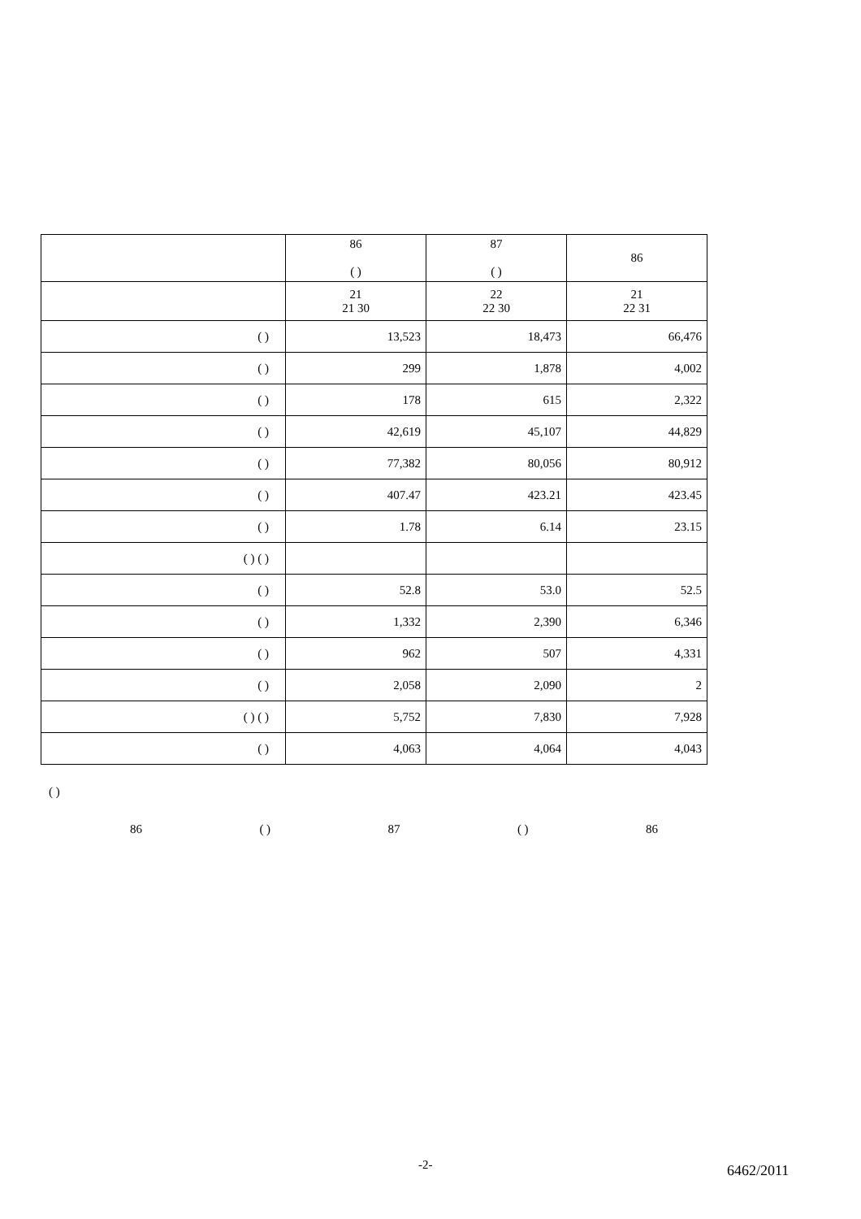| | 86 ( ) | 87 ( ) | 86 |
| --- | --- | --- | --- |
| | 21 21 30 | 22 22 30 | 21 22 31 |
| ( ) | 13,523 | 18,473 | 66,476 |
| ( ) | 299 | 1,878 | 4,002 |
| ( ) | 178 | 615 | 2,322 |
| ( ) | 42,619 | 45,107 | 44,829 |
| ( ) | 77,382 | 80,056 | 80,912 |
| ( ) | 407.47 | 423.21 | 423.45 |
| ( ) | 1.78 | 6.14 | 23.15 |
| ( ) ( ) | | | |
| ( ) | 52.8 | 53.0 | 52.5 |
| ( ) | 1,332 | 2,390 | 6,346 |
| ( ) | 962 | 507 | 4,331 |
| ( ) | 2,058 | 2,090 | 2 |
| ( ) ( ) | 5,752 | 7,830 | 7,928 |
| ( ) | 4,063 | 4,064 | 4,043 |
( )
86 ( ) 87 ( ) 86
-2- 6462/2011